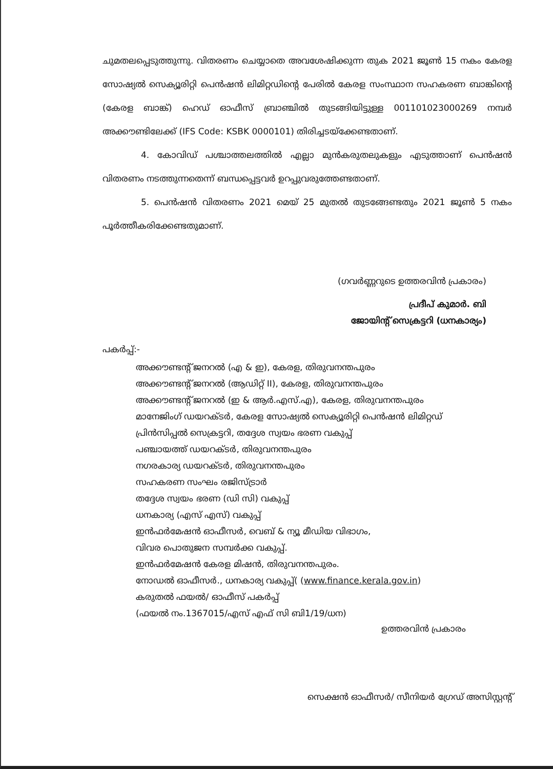ചുമതലപ്പെടുത്തുന്നു. വിതരണം ചെയ്യാതെ അവശേഷിക്കുന്ന തുക 2021 ജൂൺ 15 നകം കേരള സോഷ്യൽ സെക്യൂരിറ്റി പെൻഷൻ ലിമിറ്റഡിന്റെ പേരിൽ കേരള സംസ്ഥാന സഹകരണ ബാങ്കിന്റെ (കേരള ബാങ്ക്) ഹെഡ് ഓഫീസ് ബ്രാഞ്ചിൽ തുടങ്ങിയിട്ടുള്ള 001101023000269 നമ്പർ അക്കൗണ്ടിലേക്ക് (IFS Code: KSBK 0000101) തിരിച്ചടയ്ക്കേണ്ടതാണ്.
4. കോവിഡ് പശ്ചാത്തലത്തിൽ എല്ലാ മുൻകരുതലുകളും എടുത്താണ് പെൻഷൻ വിതരണം നടത്തുന്നതെന്ന് ബന്ധപ്പെട്ടവർ ഉറപ്പുവരുത്തേണ്ടതാണ്.
5. പെൻഷൻ വിതരണം 2021 മെയ് 25 മുതൽ തുടങ്ങേണ്ടതും 2021 ജൂൺ 5 നകം പൂർത്തീകരിക്കേണ്ടതുമാണ്.
(ഗവർണ്ണറുടെ ഉത്തരവിൻ പ്രകാരം)
പ്രദീപ് കുമാർ. ബി
ജോയിന്റ് സെക്രട്ടറി (ധനകാര്യം)
പകർപ്പ്:-
അക്കൗണ്ടന്റ് ജനറൽ (എ & ഇ), കേരള, തിരുവനന്തപുരം
അക്കൗണ്ടന്റ് ജനറൽ (ആഡിറ്റ് II), കേരള, തിരുവനന്തപുരം
അക്കൗണ്ടന്റ് ജനറൽ (ഇ & ആർ.എസ്.എ), കേരള, തിരുവനന്തപുരം
മാനേജിംഗ് ഡയറക്ടർ, കേരള സോഷ്യൽ സെക്യൂരിറ്റി പെൻഷൻ ലിമിറ്റഡ്
പ്രിൻസിപ്പൽ സെക്രട്ടറി, തദ്ദേശ സ്വയം ഭരണ വകുപ്പ്
പഞ്ചായത്ത് ഡയറക്ടർ, തിരുവനന്തപുരം
നഗരകാര്യ ഡയറക്ടർ, തിരുവനന്തപുരം
സഹകരണ സംഘം രജിസ്ട്രാർ
തദ്ദേശ സ്വയം ഭരണ (ഡി സി) വകുപ്പ്
ധനകാര്യ (എസ് എസ്) വകുപ്പ്
ഇൻഫർമേഷൻ ഓഫീസർ, വെബ് & ന്യൂ മീഡിയ വിഭാഗം,
വിവര പൊതുജന സമ്പർക്ക വകുപ്പ്.
ഇൻഫർമേഷൻ കേരള മിഷൻ, തിരുവനന്തപുരം.
നോഡൽ ഓഫീസർ., ധനകാര്യ വകുപ്പ്( (www.finance.kerala.gov.in)
കരുതൽ ഫയൽ/ ഓഫീസ് പകർപ്പ്
(ഫയൽ നം.1367015/എസ് എഫ് സി ബി1/19/ധന)
ഉത്തരവിൻ പ്രകാരം
സെക്ഷൻ ഓഫീസർ/ സീനിയർ ഗ്രേഡ് അസിസ്റ്റന്റ്